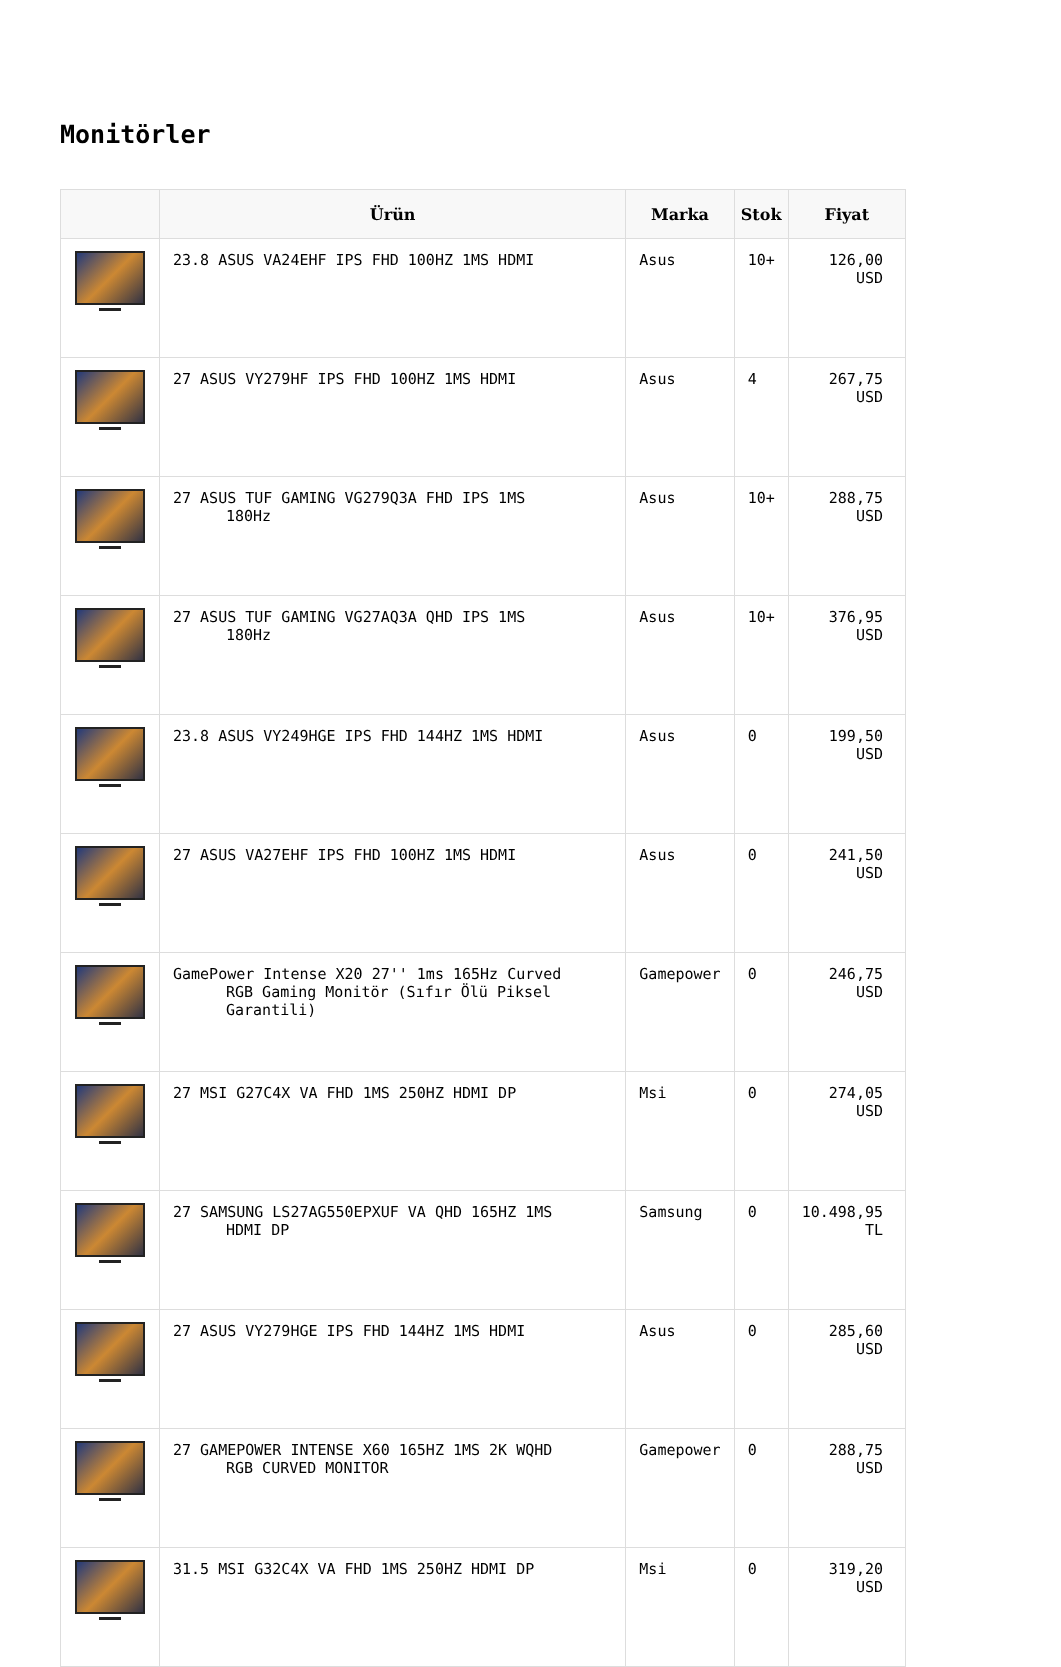Monitörler
| | Ürün | Marka | Stok | Fiyat |
| --- | --- | --- | --- | --- |
| | 23.8 ASUS VA24EHF IPS FHD 100HZ 1MS HDMI | Asus | 10+ | 126,00 USD |
| | 27 ASUS VY279HF IPS FHD 100HZ 1MS HDMI | Asus | 4 | 267,75 USD |
| | 27 ASUS TUF GAMING VG279Q3A FHD IPS 1MS 180Hz | Asus | 10+ | 288,75 USD |
| | 27 ASUS TUF GAMING VG27AQ3A QHD IPS 1MS 180Hz | Asus | 10+ | 376,95 USD |
| | 23.8 ASUS VY249HGE IPS FHD 144HZ 1MS HDMI | Asus | 0 | 199,50 USD |
| | 27 ASUS VA27EHF IPS FHD 100HZ 1MS HDMI | Asus | 0 | 241,50 USD |
| | GamePower Intense X20 27'' 1ms 165Hz Curved RGB Gaming Monitör (Sıfır Ölü Piksel Garantili) | Gamepower | 0 | 246,75 USD |
| | 27 MSI G27C4X VA FHD 1MS 250HZ HDMI DP | Msi | 0 | 274,05 USD |
| | 27 SAMSUNG LS27AG550EPXUF VA QHD 165HZ 1MS HDMI DP | Samsung | 0 | 10.498,95 TL |
| | 27 ASUS VY279HGE IPS FHD 144HZ 1MS HDMI | Asus | 0 | 285,60 USD |
| | 27 GAMEPOWER INTENSE X60 165HZ 1MS 2K WQHD RGB CURVED MONITOR | Gamepower | 0 | 288,75 USD |
| | 31.5 MSI G32C4X VA FHD 1MS 250HZ HDMI DP | Msi | 0 | 319,20 USD |